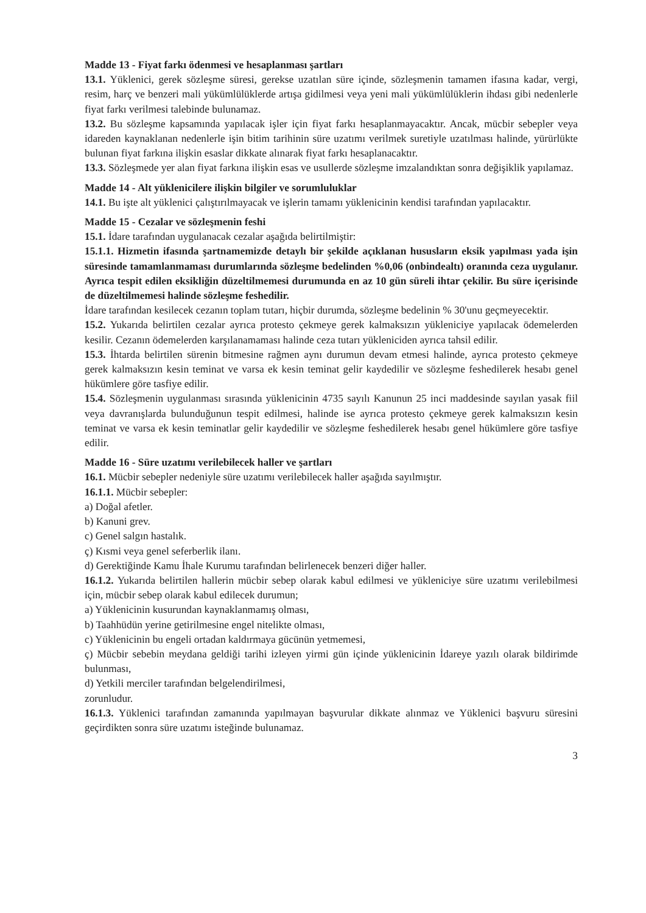Madde 13 - Fiyat farkı ödenmesi ve hesaplanması şartları
13.1. Yüklenici, gerek sözleşme süresi, gerekse uzatılan süre içinde, sözleşmenin tamamen ifasına kadar, vergi, resim, harç ve benzeri mali yükümlülüklerde artışa gidilmesi veya yeni mali yükümlülüklerin ihdası gibi nedenlerle fiyat farkı verilmesi talebinde bulunamaz.
13.2. Bu sözleşme kapsamında yapılacak işler için fiyat farkı hesaplanmayacaktır. Ancak, mücbir sebepler veya idareden kaynaklanan nedenlerle işin bitim tarihinin süre uzatımı verilmek suretiyle uzatılması halinde, yürürlükte bulunan fiyat farkına ilişkin esaslar dikkate alınarak fiyat farkı hesaplanacaktır.
13.3. Sözleşmede yer alan fiyat farkına ilişkin esas ve usullerde sözleşme imzalandıktan sonra değişiklik yapılamaz.
Madde 14 - Alt yüklenicilere ilişkin bilgiler ve sorumluluklar
14.1. Bu işte alt yüklenici çalıştırılmayacak ve işlerin tamamı yüklenicinin kendisi tarafından yapılacaktır.
Madde 15 - Cezalar ve sözleşmenin feshi
15.1. İdare tarafından uygulanacak cezalar aşağıda belirtilmiştir:
15.1.1. Hizmetin ifasında şartnamemizde detaylı bir şekilde açıklanan hususların eksik yapılması yada işin süresinde tamamlanmaması durumlarında sözleşme bedelinden %0,06 (onbindealtı) oranında ceza uygulanır. Ayrıca tespit edilen eksikliğin düzeltilmemesi durumunda en az 10 gün süreli ihtar çekilir. Bu süre içerisinde de düzeltilmemesi halinde sözleşme feshedilir.
İdare tarafından kesilecek cezanın toplam tutarı, hiçbir durumda, sözleşme bedelinin % 30'unu geçmeyecektir.
15.2. Yukarıda belirtilen cezalar ayrıca protesto çekmeye gerek kalmaksızın yükleniciye yapılacak ödemelerden kesilir. Cezanın ödemelerden karşılanamaması halinde ceza tutarı yükleniciden ayrıca tahsil edilir.
15.3. İhtarda belirtilen sürenin bitmesine rağmen aynı durumun devam etmesi halinde, ayrıca protesto çekmeye gerek kalmaksızın kesin teminat ve varsa ek kesin teminat gelir kaydedilir ve sözleşme feshedilerek hesabı genel hükümlere göre tasfiye edilir.
15.4. Sözleşmenin uygulanması sırasında yüklenicinin 4735 sayılı Kanunun 25 inci maddesinde sayılan yasak fiil veya davranışlarda bulunduğunun tespit edilmesi, halinde ise ayrıca protesto çekmeye gerek kalmaksızın kesin teminat ve varsa ek kesin teminatlar gelir kaydedilir ve sözleşme feshedilerek hesabı genel hükümlere göre tasfiye edilir.
Madde 16 - Süre uzatımı verilebilecek haller ve şartları
16.1. Mücbir sebepler nedeniyle süre uzatımı verilebilecek haller aşağıda sayılmıştır.
16.1.1. Mücbir sebepler:
a) Doğal afetler.
b) Kanuni grev.
c) Genel salgın hastalık.
ç) Kısmi veya genel seferberlik ilanı.
d) Gerektiğinde Kamu İhale Kurumu tarafından belirlenecek benzeri diğer haller.
16.1.2. Yukarıda belirtilen hallerin mücbir sebep olarak kabul edilmesi ve yükleniciye süre uzatımı verilebilmesi için, mücbir sebep olarak kabul edilecek durumun;
a) Yüklenicinin kusurundan kaynaklanmamış olması,
b) Taahhüdün yerine getirilmesine engel nitelikte olması,
c) Yüklenicinin bu engeli ortadan kaldırmaya gücünün yetmemesi,
ç) Mücbir sebebin meydana geldiği tarihi izleyen yirmi gün içinde yüklenicinin İdareye yazılı olarak bildirimde bulunması,
d) Yetkili merciler tarafından belgelendirilmesi,
zorunludur.
16.1.3. Yüklenici tarafından zamanında yapılmayan başvurular dikkate alınmaz ve Yüklenici başvuru süresini geçirdikten sonra süre uzatımı isteğinde bulunamaz.
3